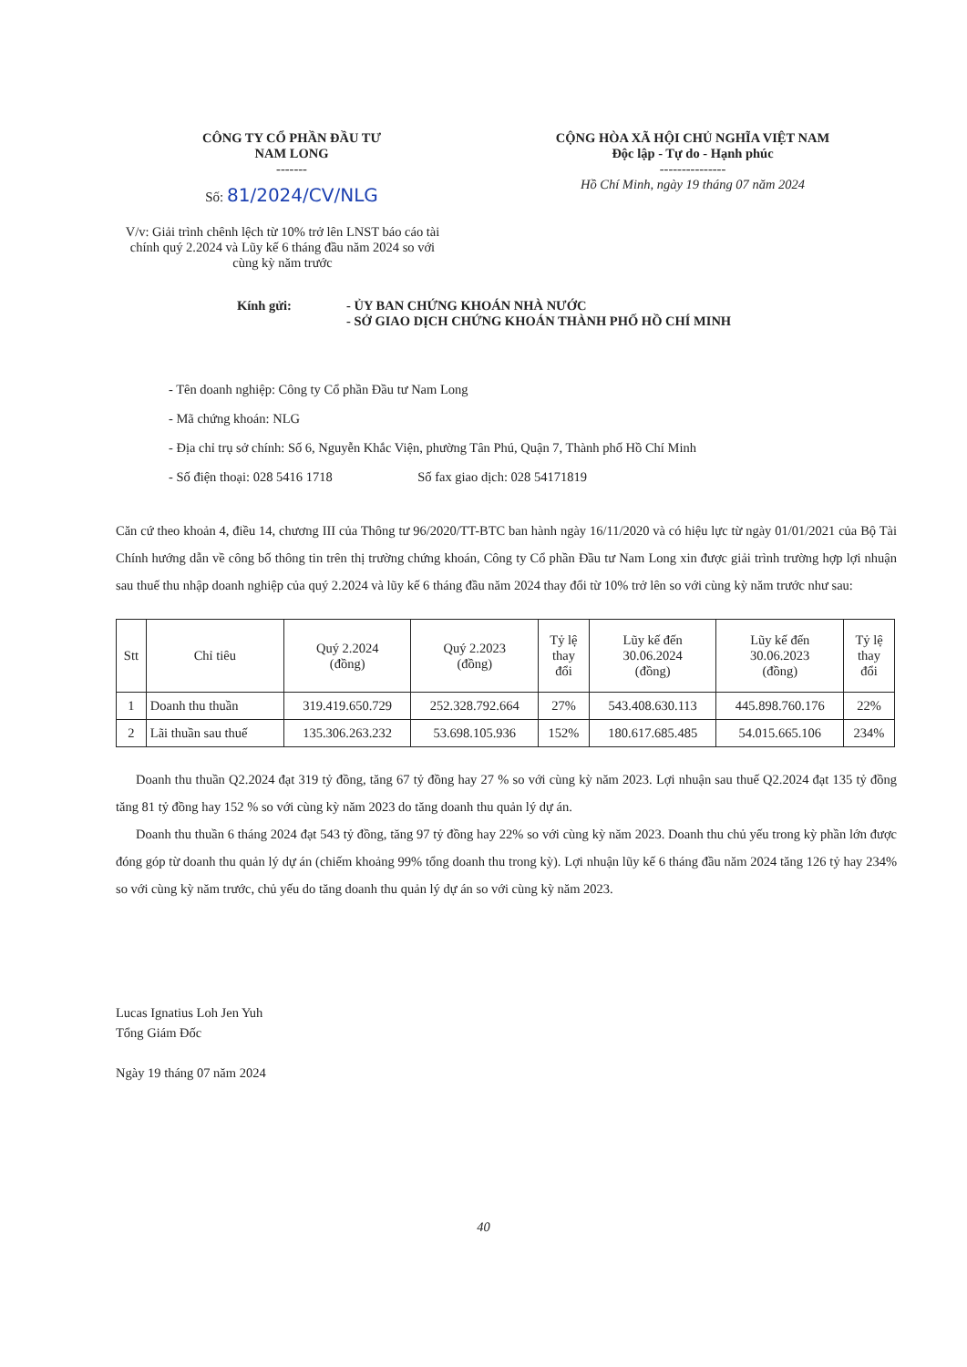CÔNG TY CỔ PHẦN ĐẦU TƯ
NAM LONG
-------
Số: 81/2024/CV/NLG
CỘNG HÒA XÃ HỘI CHỦ NGHĨA VIỆT NAM
Độc lập - Tự do - Hạnh phúc
---------------
Hồ Chí Minh, ngày 19 tháng 07 năm 2024
V/v: Giải trình chênh lệch từ 10% trở lên LNST báo cáo tài chính quý 2.2024 và Lũy kế 6 tháng đầu năm 2024 so với cùng kỳ năm trước
Kính gửi: - ỦY BAN CHỨNG KHOÁN NHÀ NƯỚC
- SỞ GIAO DỊCH CHỨNG KHOÁN THÀNH PHỐ HỒ CHÍ MINH
- Tên doanh nghiệp: Công ty Cổ phần Đầu tư Nam Long
- Mã chứng khoán: NLG
- Địa chỉ trụ sở chính: Số 6, Nguyễn Khắc Viện, phường Tân Phú, Quận 7, Thành phố Hồ Chí Minh
- Số điện thoại: 028 5416 1718 Số fax giao dịch: 028 54171819
Căn cứ theo khoản 4, điều 14, chương III của Thông tư 96/2020/TT-BTC ban hành ngày 16/11/2020 và có hiệu lực từ ngày 01/01/2021 của Bộ Tài Chính hướng dẫn về công bố thông tin trên thị trường chứng khoán, Công ty Cổ phần Đầu tư Nam Long xin được giải trình trường hợp lợi nhuận sau thuế thu nhập doanh nghiệp của quý 2.2024 và lũy kế 6 tháng đầu năm 2024 thay đổi từ 10% trở lên so với cùng kỳ năm trước như sau:
| Stt | Chỉ tiêu | Quý 2.2024 (đồng) | Quý 2.2023 (đồng) | Tỷ lệ thay đổi | Lũy kế đến 30.06.2024 (đồng) | Lũy kế đến 30.06.2023 (đồng) | Tỷ lệ thay đổi |
| --- | --- | --- | --- | --- | --- | --- | --- |
| 1 | Doanh thu thuần | 319.419.650.729 | 252.328.792.664 | 27% | 543.408.630.113 | 445.898.760.176 | 22% |
| 2 | Lãi thuần sau thuế | 135.306.263.232 | 53.698.105.936 | 152% | 180.617.685.485 | 54.015.665.106 | 234% |
Doanh thu thuần Q2.2024 đạt 319 tỷ đồng, tăng 67 tỷ đồng hay 27 % so với cùng kỳ năm 2023. Lợi nhuận sau thuế Q2.2024 đạt 135 tỷ đồng tăng 81 tỷ đồng hay 152 % so với cùng kỳ năm 2023 do tăng doanh thu quản lý dự án.
Doanh thu thuần 6 tháng 2024 đạt 543 tỷ đồng, tăng 97 tỷ đồng hay 22% so với cùng kỳ năm 2023. Doanh thu chủ yếu trong kỳ phần lớn được đóng góp từ doanh thu quản lý dự án (chiếm khoảng 99% tổng doanh thu trong kỳ). Lợi nhuận lũy kế 6 tháng đầu năm 2024 tăng 126 tỷ hay 234% so với cùng kỳ năm trước, chủ yếu do tăng doanh thu quản lý dự án so với cùng kỳ năm 2023.
Lucas Ignatius Loh Jen Yuh
Tổng Giám Đốc
Ngày 19 tháng 07 năm 2024
40